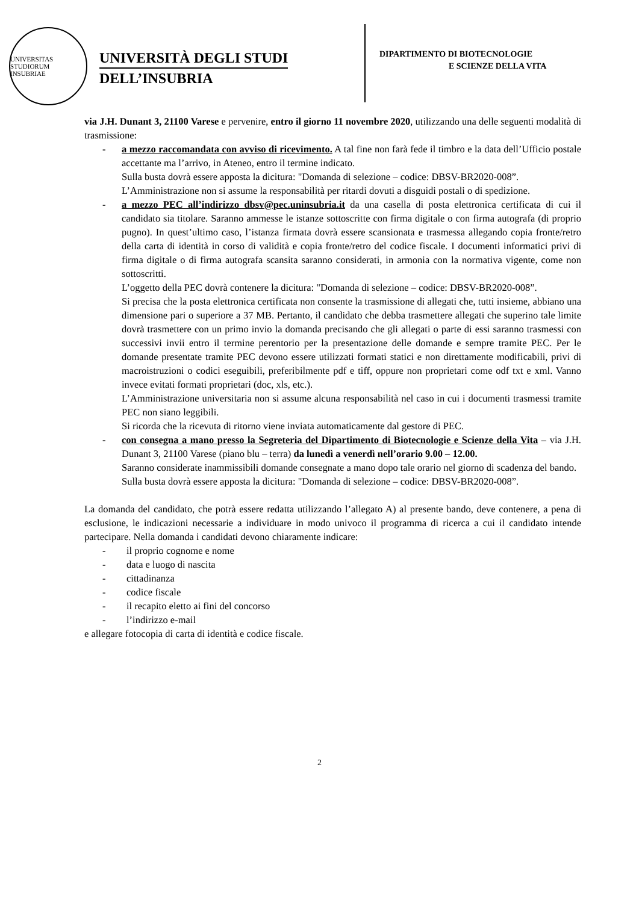UNIVERSITAS STUDIORUM INSUBRIAE
UNIVERSITÀ DEGLI STUDI
DELL’INSUBRIA
DIPARTIMENTO DI BIOTECNOLOGIE
E SCIENZE DELLA VITA
via J.H. Dunant 3, 21100 Varese e pervenire, entro il giorno 11 novembre 2020, utilizzando una delle seguenti modalità di trasmissione:
- a mezzo raccomandata con avviso di ricevimento. A tal fine non farà fede il timbro e la data dell’Ufficio postale accettante ma l’arrivo, in Ateneo, entro il termine indicato.
Sulla busta dovrà essere apposta la dicitura: "Domanda di selezione – codice: DBSV-BR2020-008”.
L’Amministrazione non si assume la responsabilità per ritardi dovuti a disguidi postali o di spedizione.
- a mezzo PEC all’indirizzo dbsv@pec.uninsubria.it da una casella di posta elettronica certificata di cui il candidato sia titolare. Saranno ammesse le istanze sottoscritte con firma digitale o con firma autografa (di proprio pugno). In quest’ultimo caso, l’istanza firmata dovrà essere scansionata e trasmessa allegando copia fronte/retro della carta di identità in corso di validità e copia fronte/retro del codice fiscale. I documenti informatici privi di firma digitale o di firma autografa scansita saranno considerati, in armonia con la normativa vigente, come non sottoscritti.
L’oggetto della PEC dovrà contenere la dicitura: "Domanda di selezione – codice: DBSV-BR2020-008”.
Si precisa che la posta elettronica certificata non consente la trasmissione di allegati che, tutti insieme, abbiano una dimensione pari o superiore a 37 MB. Pertanto, il candidato che debba trasmettere allegati che superino tale limite dovrà trasmettere con un primo invio la domanda precisando che gli allegati o parte di essi saranno trasmessi con successivi invii entro il termine perentorio per la presentazione delle domande e sempre tramite PEC. Per le domande presentate tramite PEC devono essere utilizzati formati statici e non direttamente modificabili, privi di macroistruzioni o codici eseguibili, preferibilmente pdf e tiff, oppure non proprietari come odf txt e xml. Vanno invece evitati formati proprietari (doc, xls, etc.).
L’Amministrazione universitaria non si assume alcuna responsabilità nel caso in cui i documenti trasmessi tramite PEC non siano leggibili.
Si ricorda che la ricevuta di ritorno viene inviata automaticamente dal gestore di PEC.
- con consegna a mano presso la Segreteria del Dipartimento di Biotecnologie e Scienze della Vita – via J.H. Dunant 3, 21100 Varese (piano blu – terra) da lunedì a venerdì nell’orario 9.00 – 12.00.
Saranno considerate inammissibili domande consegnate a mano dopo tale orario nel giorno di scadenza del bando.
Sulla busta dovrà essere apposta la dicitura: "Domanda di selezione – codice: DBSV-BR2020-008”.
La domanda del candidato, che potrà essere redatta utilizzando l’allegato A) al presente bando, deve contenere, a pena di esclusione, le indicazioni necessarie a individuare in modo univoco il programma di ricerca a cui il candidato intende partecipare. Nella domanda i candidati devono chiaramente indicare:
- il proprio cognome e nome
- data e luogo di nascita
- cittadinanza
- codice fiscale
- il recapito eletto ai fini del concorso
- l’indirizzo e-mail
e allegare fotocopia di carta di identità e codice fiscale.
2